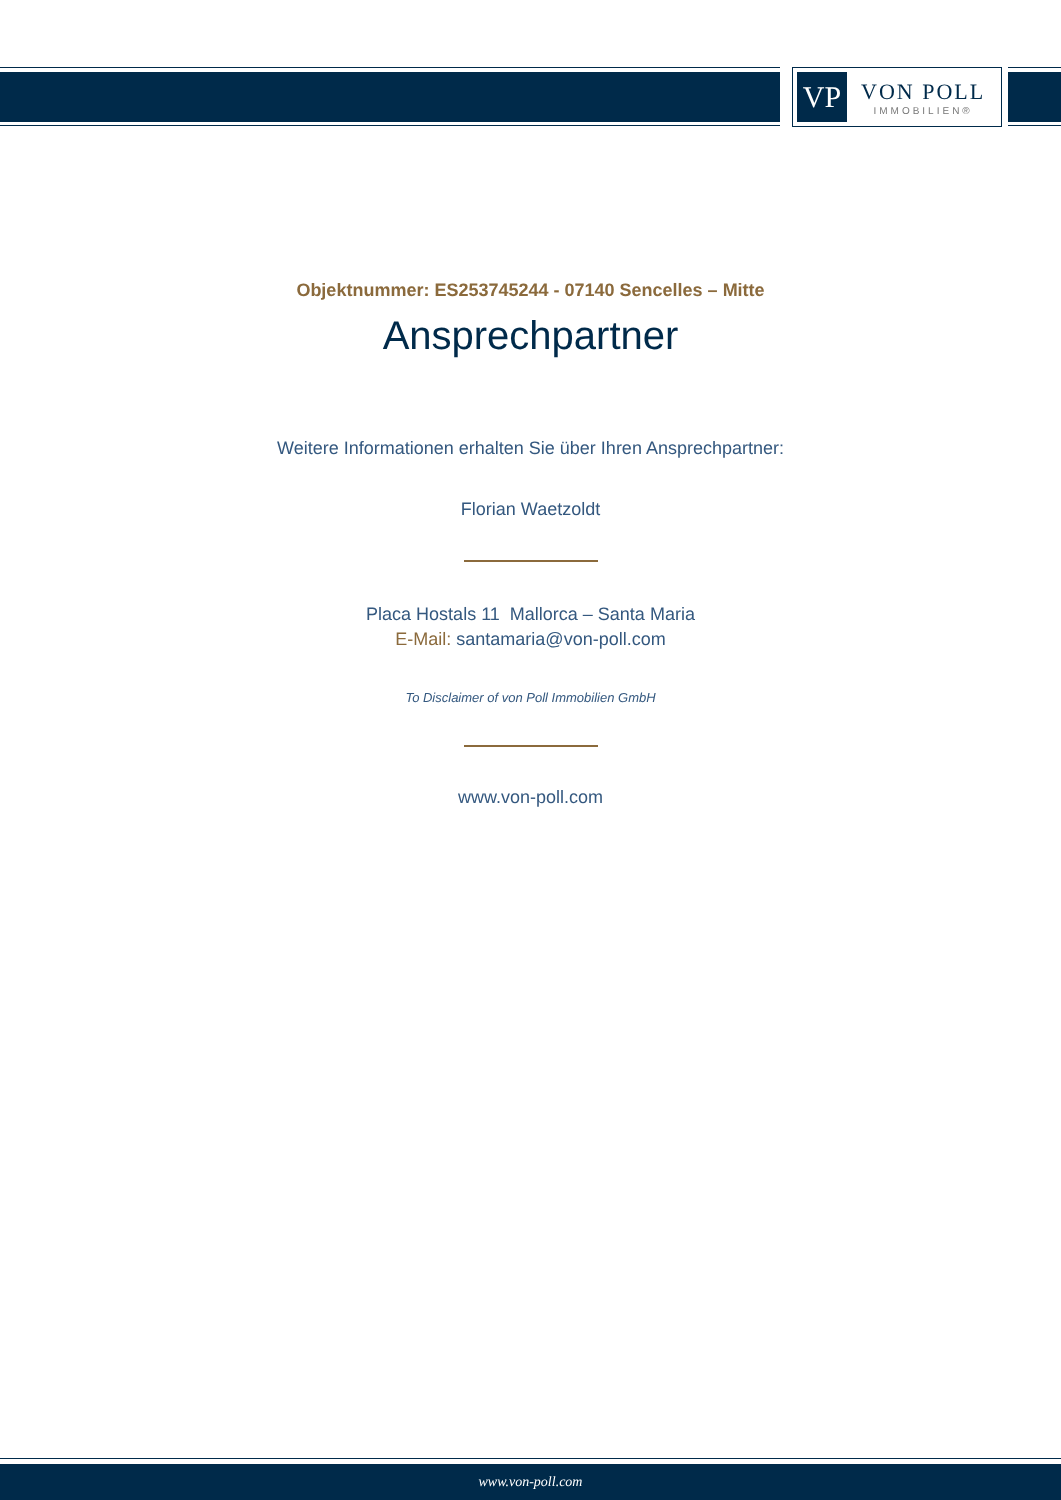VP
VON POLL
IMMOBILIEN®
Objektnummer: ES253745244 - 07140 Sencelles – Mitte
Ansprechpartner
Weitere Informationen erhalten Sie über Ihren Ansprechpartner:
Florian Waetzoldt
Placa Hostals 11 Mallorca – Santa Maria
E-Mail: santamaria@von-poll.com
To Disclaimer of von Poll Immobilien GmbH
www.von-poll.com
www.von-poll.com